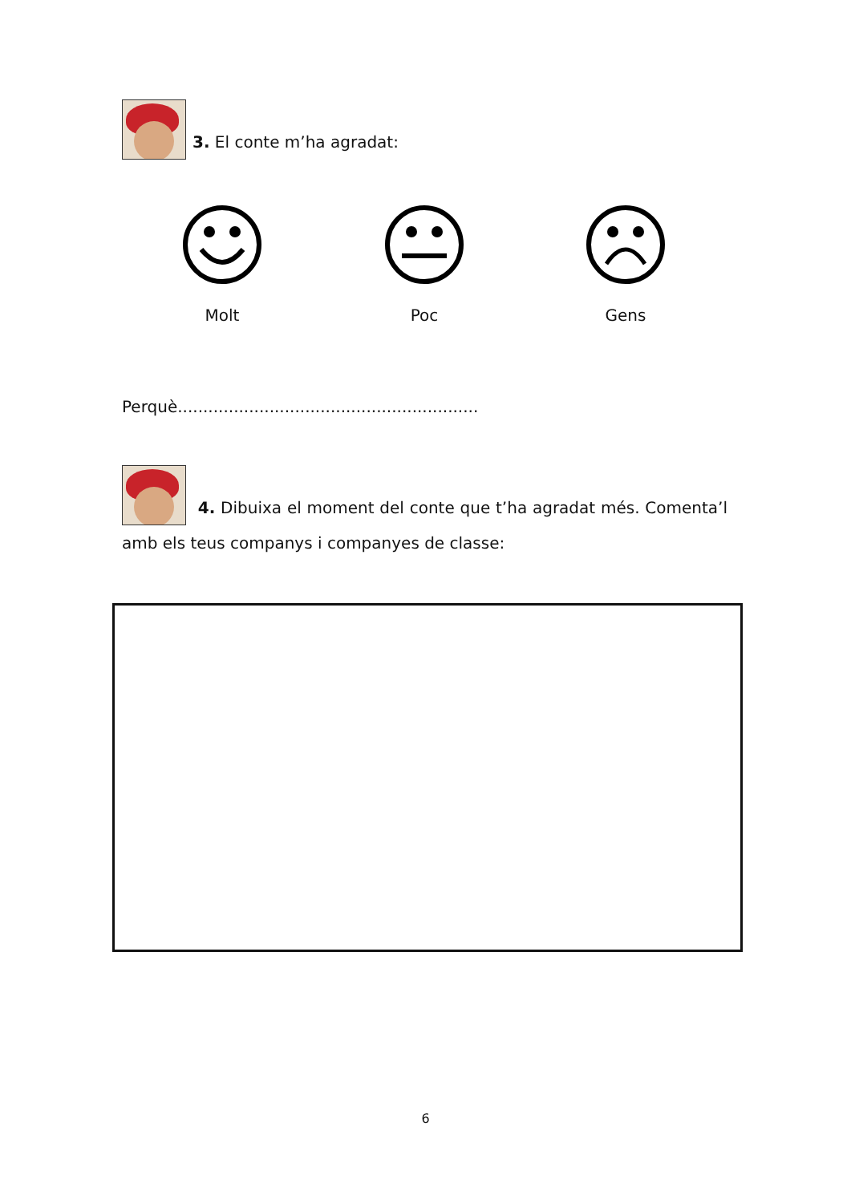3. El conte m’ha agradat:
Molt Poc Gens
Perquè...........................................................
4. Dibuixa el moment del conte que t’ha agradat més. Comenta’l amb els teus companys i companyes de classe:
6